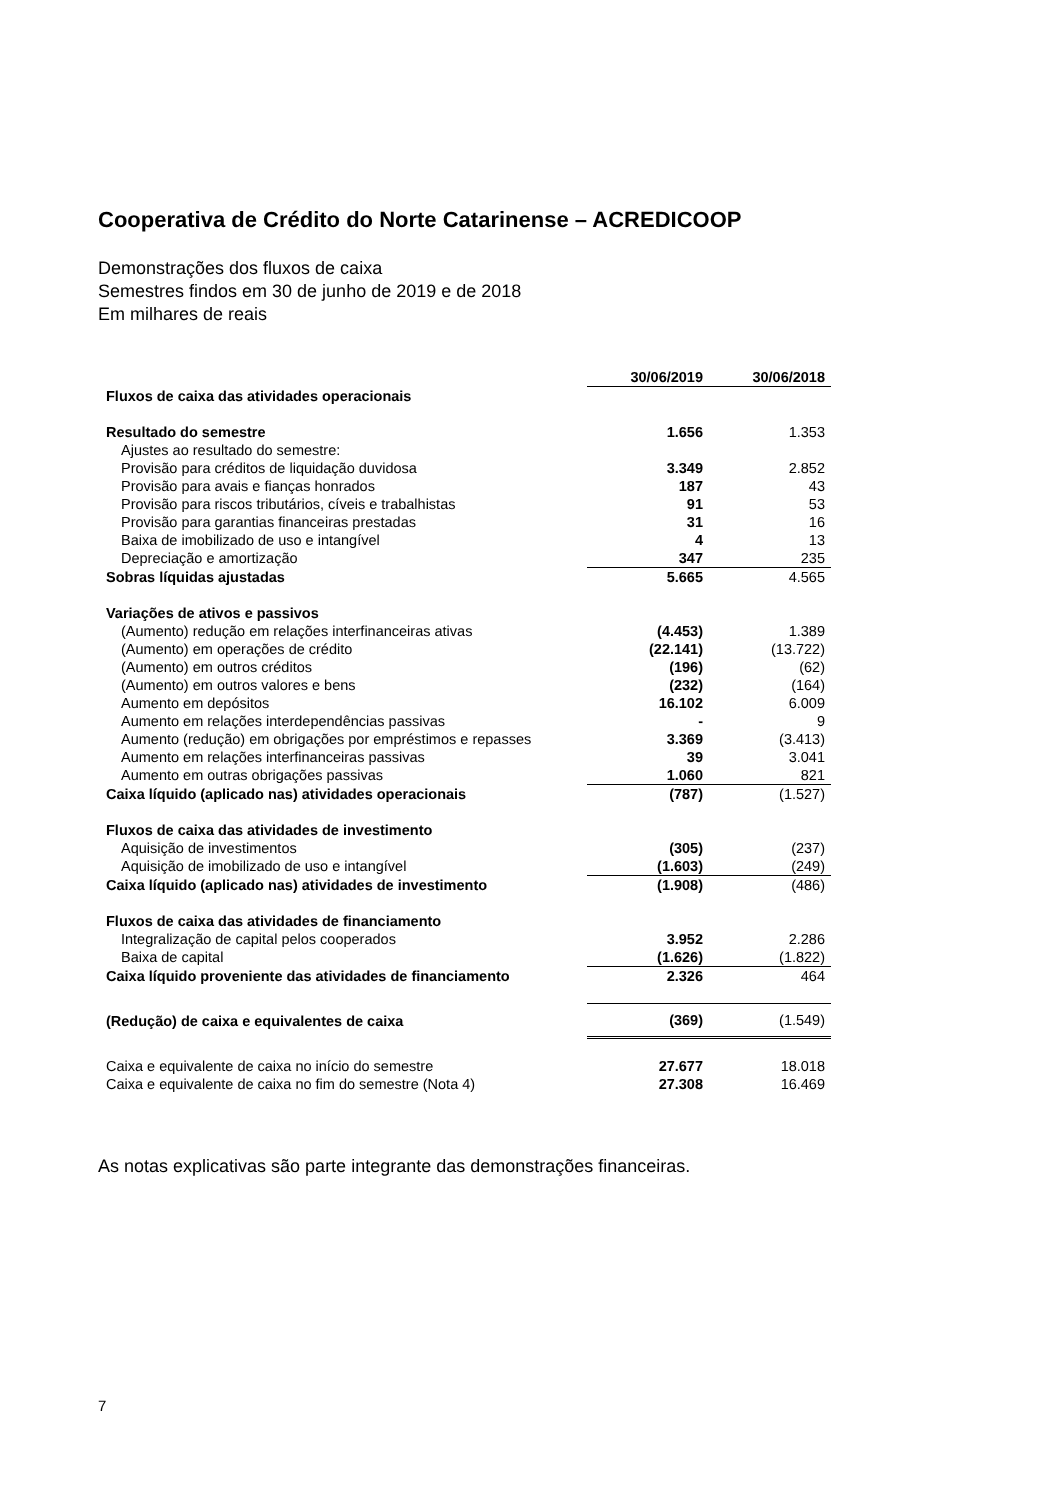Cooperativa de Crédito do Norte Catarinense – ACREDICOOP
Demonstrações dos fluxos de caixa
Semestres findos em 30 de junho de 2019 e de 2018
Em milhares de reais
| | 30/06/2019 | 30/06/2018 |
| Fluxos de caixa das atividades operacionais | | |
| Resultado do semestre | 1.656 | 1.353 |
| Ajustes ao resultado do semestre: | | |
| Provisão para créditos de liquidação duvidosa | 3.349 | 2.852 |
| Provisão para avais e fianças honrados | 187 | 43 |
| Provisão para riscos tributários, cíveis e trabalhistas | 91 | 53 |
| Provisão para garantias financeiras prestadas | 31 | 16 |
| Baixa de imobilizado de uso e intangível | 4 | 13 |
| Depreciação e amortização | 347 | 235 |
| Sobras líquidas ajustadas | 5.665 | 4.565 |
| Variações de ativos e passivos | | |
| (Aumento) redução em relações interfinanceiras ativas | (4.453) | 1.389 |
| (Aumento) em operações de crédito | (22.141) | (13.722) |
| (Aumento) em outros créditos | (196) | (62) |
| (Aumento) em outros valores e bens | (232) | (164) |
| Aumento em depósitos | 16.102 | 6.009 |
| Aumento em relações interdependências passivas | - | 9 |
| Aumento (redução) em obrigações por empréstimos e repasses | 3.369 | (3.413) |
| Aumento em relações interfinanceiras passivas | 39 | 3.041 |
| Aumento em outras obrigações passivas | 1.060 | 821 |
| Caixa líquido (aplicado nas) atividades operacionais | (787) | (1.527) |
| Fluxos de caixa das atividades de investimento | | |
| Aquisição de investimentos | (305) | (237) |
| Aquisição de imobilizado de uso e intangível | (1.603) | (249) |
| Caixa líquido (aplicado nas) atividades de investimento | (1.908) | (486) |
| Fluxos de caixa das atividades de financiamento | | |
| Integralização de capital pelos cooperados | 3.952 | 2.286 |
| Baixa de capital | (1.626) | (1.822) |
| Caixa líquido proveniente das atividades de financiamento | 2.326 | 464 |
| (Redução) de caixa e equivalentes de caixa | (369) | (1.549) |
| Caixa e equivalente de caixa no início do semestre | 27.677 | 18.018 |
| Caixa e equivalente de caixa no fim do semestre (Nota 4) | 27.308 | 16.469 |
As notas explicativas são parte integrante das demonstrações financeiras.
7